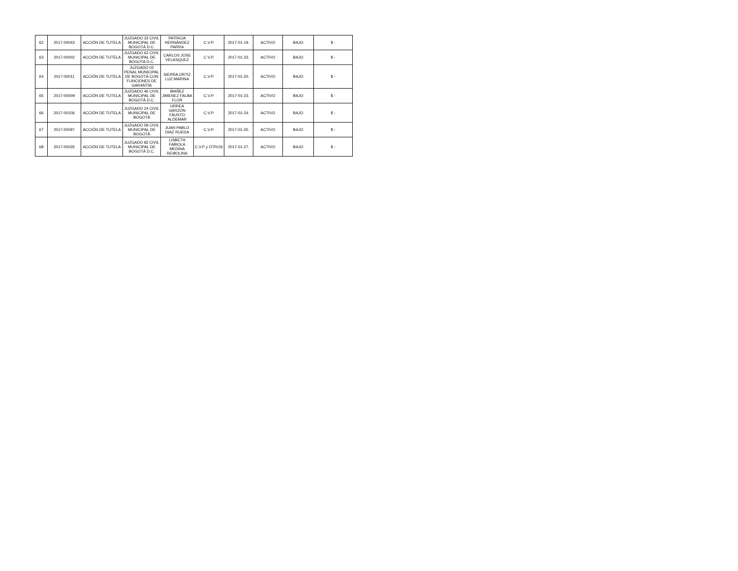| 62 | 2017-00043 | ACCIÓN DE TUTELA | JUZGADO 33 CIVIL MUNICIPAL DE BOGOTÁ D.C. | PATRICIA HERNÁNDEZ PARRA | C.V.P. | 2017-01-19. | ACTIVO | BAJO | $ - |
| 63 | 2017-00002 | ACCIÓN DE TUTELA | JUZGADO 62 CIVIL MUNICIPAL DE BOGOTA D.C. | CARLOS JOSE VELASQUEZ | C.V.P. | 2017-01-23. | ACTIVO | BAJO | $ - |
| 64 | 2017-00011 | ACCIÓN DE TUTELA | JUZGADO 02 PENAL MUNICIPAL DE BOGOTÁ CON FUNCIONES DE GARANTÍA | SIERRA ORTIZ LUZ MARINA | C.V.P. | 2017-01-20. | ACTIVO | BAJO | $ - |
| 65 | 2017-00009 | ACCIÓN DE TUTELA | JUZGADO 46 CIVIL MUNICIPAL DE BOGOTÁ D.C. | IBAÑEZ JIMENEZ FALBA FLOR | C.V.P. | 2017-01-23. | ACTIVO | BAJO | $ - |
| 66 | 2017-00106 | ACCIÓN DE TUTELA | JUZGADO 24 CIVIL MUNICIPAL DE BOGOTÁ | URREA GARZON FAUSTO ALDEMAR | C.V.P. | 2017-01-24. | ACTIVO | BAJO | $ - |
| 67 | 2017-00097 | ACCIÓN DE TUTELA | JUZGADO 58 CIVIL MUNICIPAL DE BOGOTÁ | JUAN PABLO DIAZ RUEDA | C.V.P. | 2017-01-25. | ACTIVO | BAJO | $ - |
| 68 | 2017-00035 | ACCIÓN DE TUTELA | JUZGADO 82 CIVIL MUNICIPAL DE BOGOTÁ D.C. | LISBETH FABIOLA MEDINA REMOLINA | C.V.P y OTROS | 2017-01-27. | ACTIVO | BAJO | $ - |